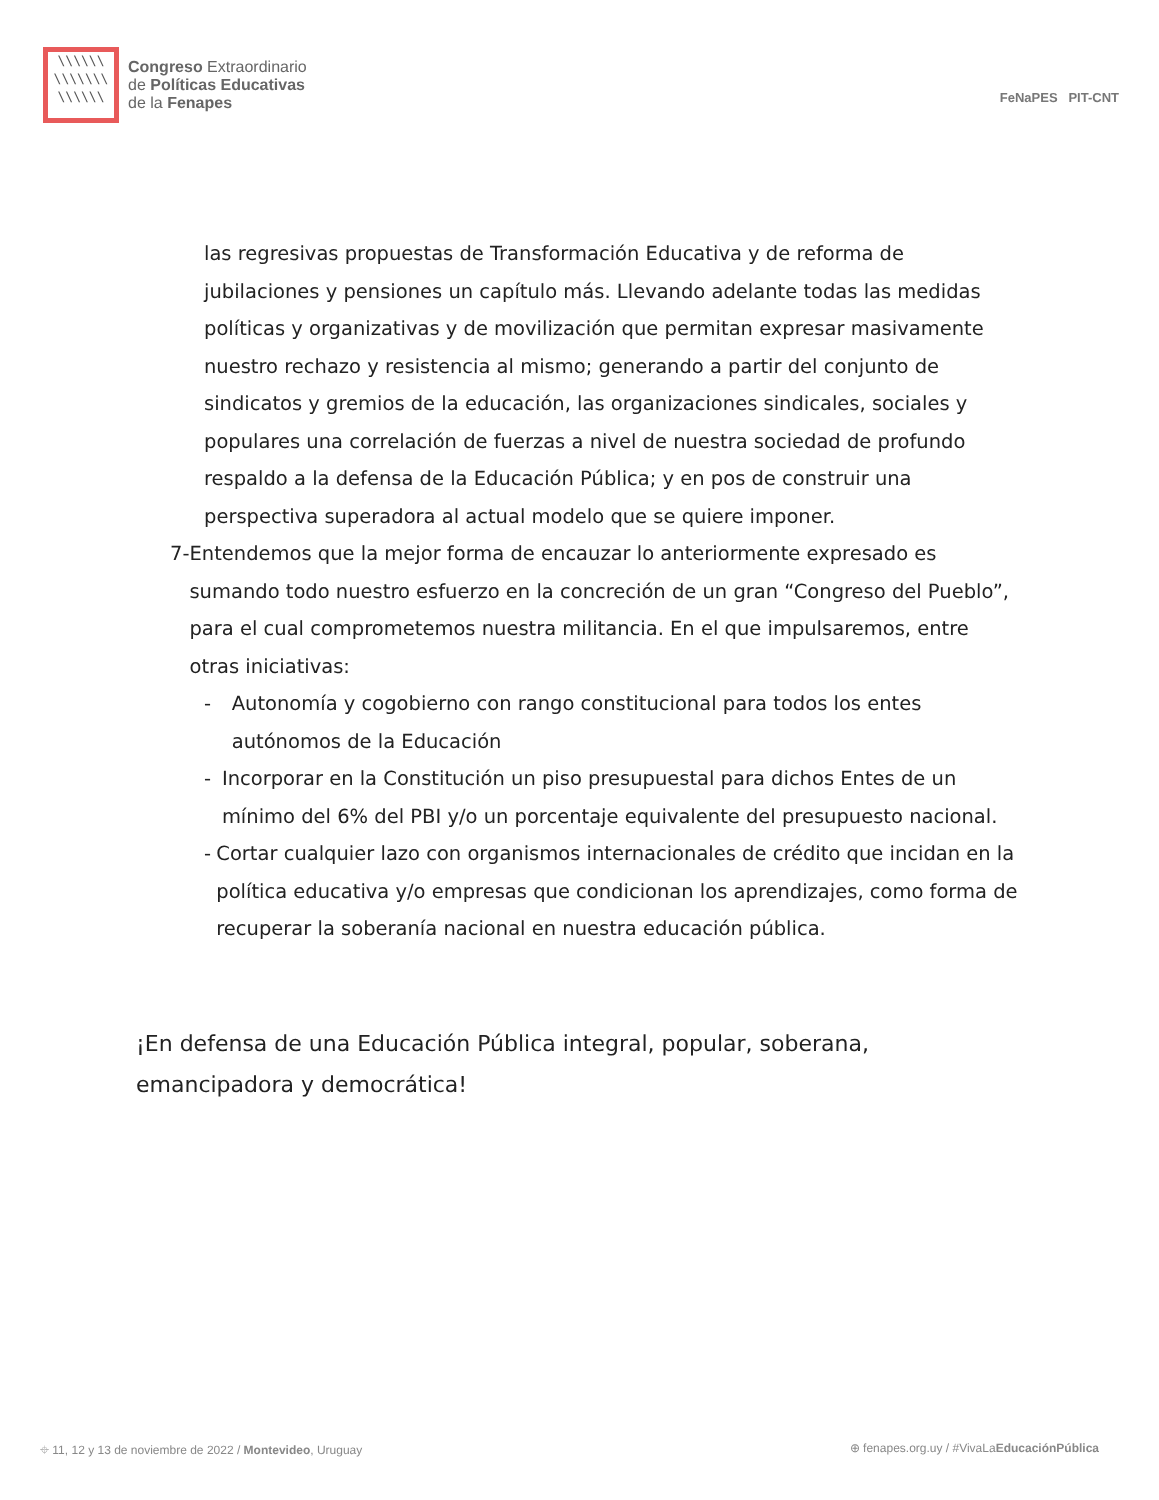\\\\\\
\\\\\\\
\\\\\\
Congreso Extraordinario
de Políticas Educativas
de la Fenapes
FeNaPES PIT-CNT
las regresivas propuestas de Transformación Educativa y de reforma de jubilaciones y pensiones un capítulo más. Llevando adelante todas las medidas políticas y organizativas y de movilización que permitan expresar masivamente nuestro rechazo y resistencia al mismo; generando a partir del conjunto de sindicatos y gremios de la educación, las organizaciones sindicales, sociales y populares una correlación de fuerzas a nivel de nuestra sociedad de profundo respaldo a la defensa de la Educación Pública; y en pos de construir una perspectiva superadora al actual modelo que se quiere imponer.
7- Entendemos que la mejor forma de encauzar lo anteriormente expresado es sumando todo nuestro esfuerzo en la concreción de un gran “Congreso del Pueblo”, para el cual comprometemos nuestra militancia. En el que impulsaremos, entre otras iniciativas:
- Autonomía y cogobierno con rango constitucional para todos los entes autónomos de la Educación
- Incorporar en la Constitución un piso presupuestal para dichos Entes de un mínimo del 6% del PBI y/o un porcentaje equivalente del presupuesto nacional.
- Cortar cualquier lazo con organismos internacionales de crédito que incidan en la política educativa y/o empresas que condicionan los aprendizajes, como forma de recuperar la soberanía nacional en nuestra educación pública.
¡En defensa de una Educación Pública integral, popular, soberana, emancipadora y democrática!
⌖ 11, 12 y 13 de noviembre de 2022 / Montevideo, Uruguay ⊕ fenapes.org.uy / #VivaLaEducaciónPública